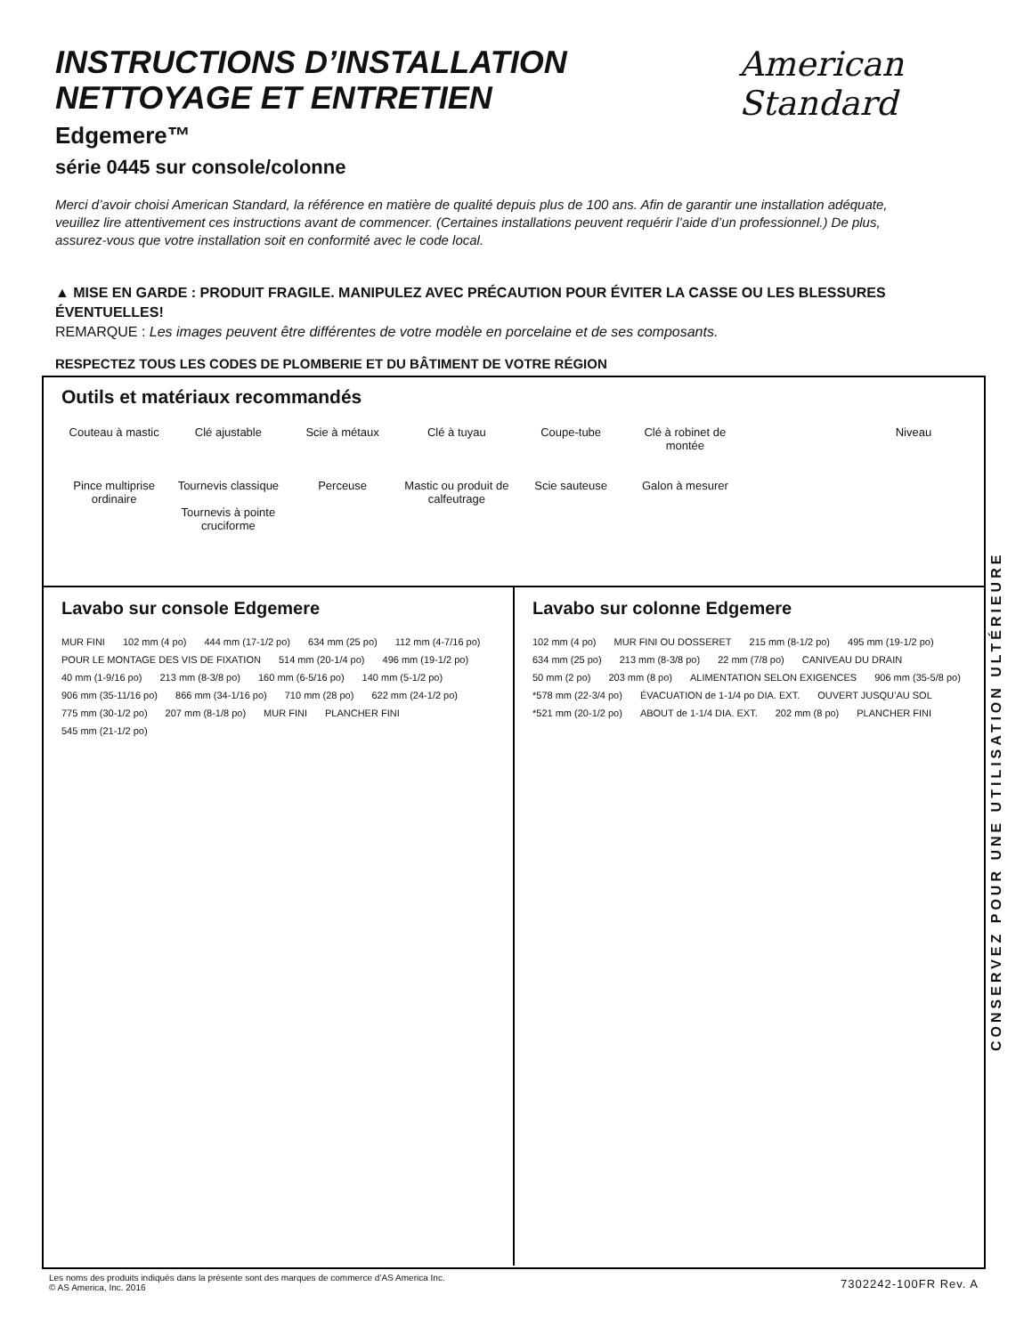INSTRUCTIONS D’INSTALLATION
NETTOYAGE ET ENTRETIEN
American
Standard
Edgemere™
série 0445 sur console/colonne
Merci d’avoir choisi American Standard, la référence en matière de qualité depuis plus de 100 ans. Afin de garantir une installation adéquate, veuillez lire attentivement ces instructions avant de commencer. (Certaines installations peuvent requérir l’aide d’un professionnel.) De plus, assurez-vous que votre installation soit en conformité avec le code local.
▲ MISE EN GARDE : PRODUIT FRAGILE. MANIPULEZ AVEC PRÉCAUTION POUR ÉVITER LA CASSE OU LES BLESSURES ÉVENTUELLES!
REMARQUE : Les images peuvent être différentes de votre modèle en porcelaine et de ses composants.
RESPECTEZ TOUS LES CODES DE PLOMBERIE ET DU BÂTIMENT DE VOTRE RÉGION
Outils et matériaux recommandés
Couteau à mastic
Clé ajustable
Scie à métaux
Clé à tuyau
Coupe-tube
Clé à robinet de montée
Niveau
Pince multiprise ordinaire
Tournevis classique
Tournevis à pointe cruciforme
Perceuse
Mastic ou produit de calfeutrage
Scie sauteuse
Galon à mesurer
Lavabo sur console Edgemere
MUR FINI 102 mm (4 po) 444 mm (17-1/2 po) 634 mm (25 po) 112 mm (4-7/16 po) POUR LE MONTAGE DES VIS DE FIXATION 514 mm (20-1/4 po) 496 mm (19-1/2 po) 40 mm (1-9/16 po) 213 mm (8-3/8 po) 160 mm (6-5/16 po) 140 mm (5-1/2 po) 906 mm (35-11/16 po) 866 mm (34-1/16 po) 710 mm (28 po) 622 mm (24-1/2 po) 775 mm (30-1/2 po) 207 mm (8-1/8 po) MUR FINI PLANCHER FINI 545 mm (21-1/2 po)
Lavabo sur colonne Edgemere
102 mm (4 po) MUR FINI OU DOSSERET 215 mm (8-1/2 po) 495 mm (19-1/2 po) 634 mm (25 po) 213 mm (8-3/8 po) 22 mm (7/8 po) CANIVEAU DU DRAIN 50 mm (2 po) 203 mm (8 po) ALIMENTATION SELON EXIGENCES 906 mm (35-5/8 po) *578 mm (22-3/4 po) ÉVACUATION de 1-1/4 po DIA. EXT. OUVERT JUSQU’AU SOL *521 mm (20-1/2 po) ABOUT de 1-1/4 DIA. EXT. 202 mm (8 po) PLANCHER FINI
CONSERVEZ POUR UNE UTILISATION ULTÉRIEURE
Les noms des produits indiqués dans la présente sont des marques de commerce d’AS America Inc.
© AS America, Inc. 2016
7302242-100FR Rev. A